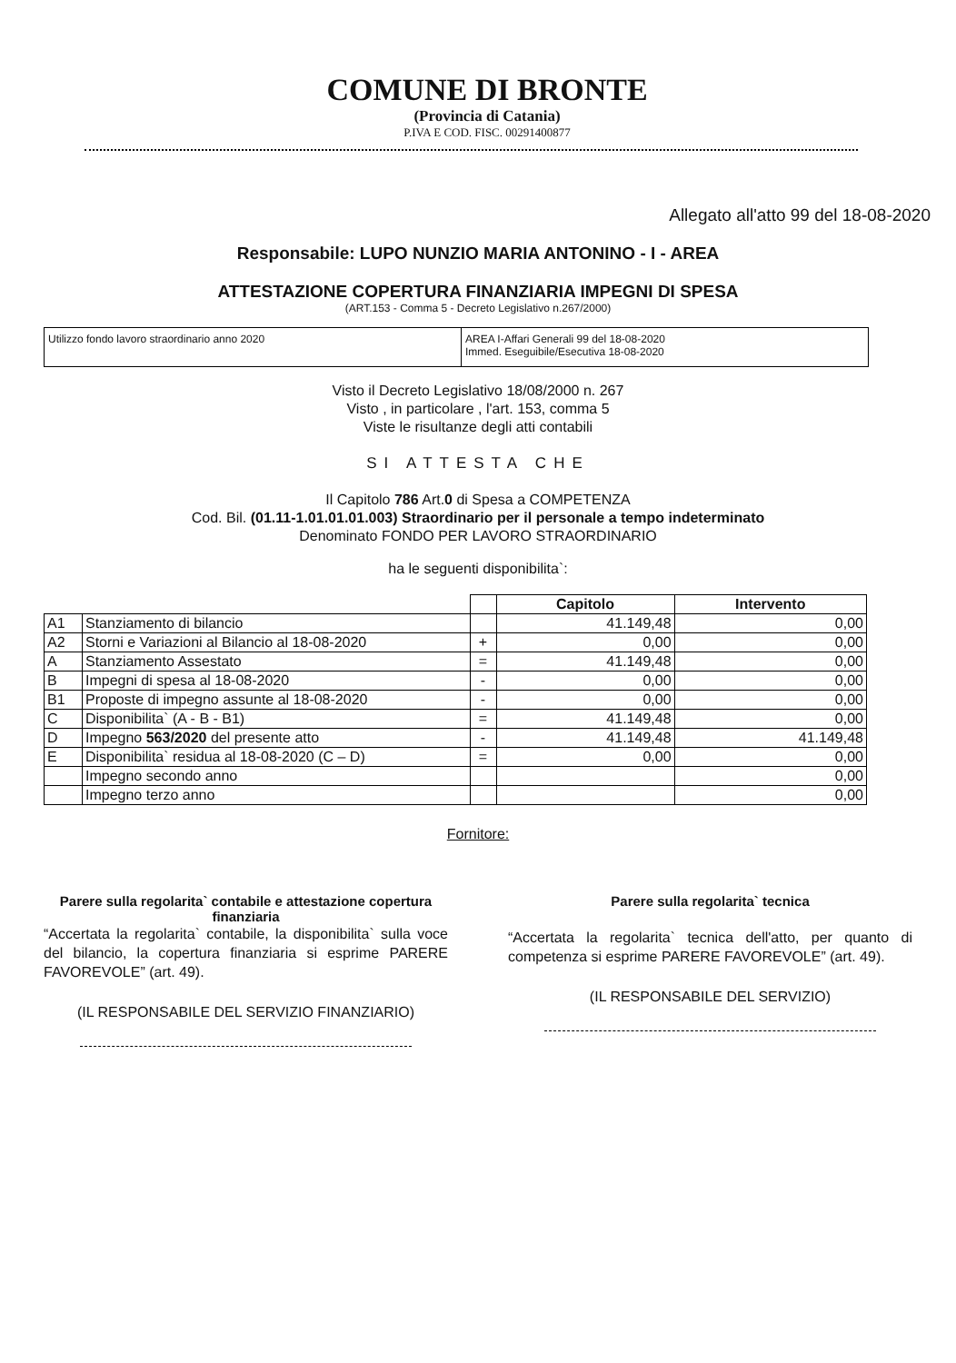COMUNE DI BRONTE
(Provincia di Catania)
P.IVA E COD. FISC. 00291400877
Allegato all'atto 99 del 18-08-2020
Responsabile: LUPO NUNZIO MARIA ANTONINO - I - AREA
ATTESTAZIONE COPERTURA FINANZIARIA IMPEGNI DI SPESA
(ART.153 - Comma 5 - Decreto Legislativo n.267/2000)
Utilizzo fondo lavoro straordinario anno 2020 AREA I-Affari Generali 99 del 18-08-2020
Immed. Eseguibile/Esecutiva 18-08-2020
Visto il Decreto Legislativo 18/08/2000 n. 267
Visto , in particolare , l'art. 153, comma 5
Viste le risultanze degli atti contabili
SI ATTESTA CHE
Il Capitolo 786 Art.0 di Spesa a COMPETENZA
Cod. Bil. (01.11-1.01.01.01.003) Straordinario per il personale a tempo indeterminato
Denominato FONDO PER LAVORO STRAORDINARIO
ha le seguenti disponibilita`:
| | | | Capitolo | Intervento |
| --- | --- | --- | --- | --- |
| A1 | Stanziamento di bilancio | | 41.149,48 | 0,00 |
| A2 | Storni e Variazioni al Bilancio al 18-08-2020 | + | 0,00 | 0,00 |
| A | Stanziamento Assestato | = | 41.149,48 | 0,00 |
| B | Impegni di spesa al 18-08-2020 | - | 0,00 | 0,00 |
| B1 | Proposte di impegno assunte al 18-08-2020 | - | 0,00 | 0,00 |
| C | Disponibilita` (A - B - B1) | = | 41.149,48 | 0,00 |
| D | Impegno 563/2020 del presente atto | - | 41.149,48 | 41.149,48 |
| E | Disponibilita` residua al 18-08-2020 (C – D) | = | 0,00 | 0,00 |
| | Impegno secondo anno | | | 0,00 |
| | Impegno terzo anno | | | 0,00 |
Fornitore:
Parere sulla regolarita` contabile e attestazione copertura finanziaria
“Accertata la regolarita` contabile, la disponibilita` sulla voce del bilancio, la copertura finanziaria si esprime PARERE FAVOREVOLE” (art. 49).
(IL RESPONSABILE DEL SERVIZIO FINANZIARIO)
Parere sulla regolarita` tecnica
“Accertata la regolarita` tecnica dell'atto, per quanto di competenza si esprime PARERE FAVOREVOLE” (art. 49).
(IL RESPONSABILE DEL SERVIZIO)